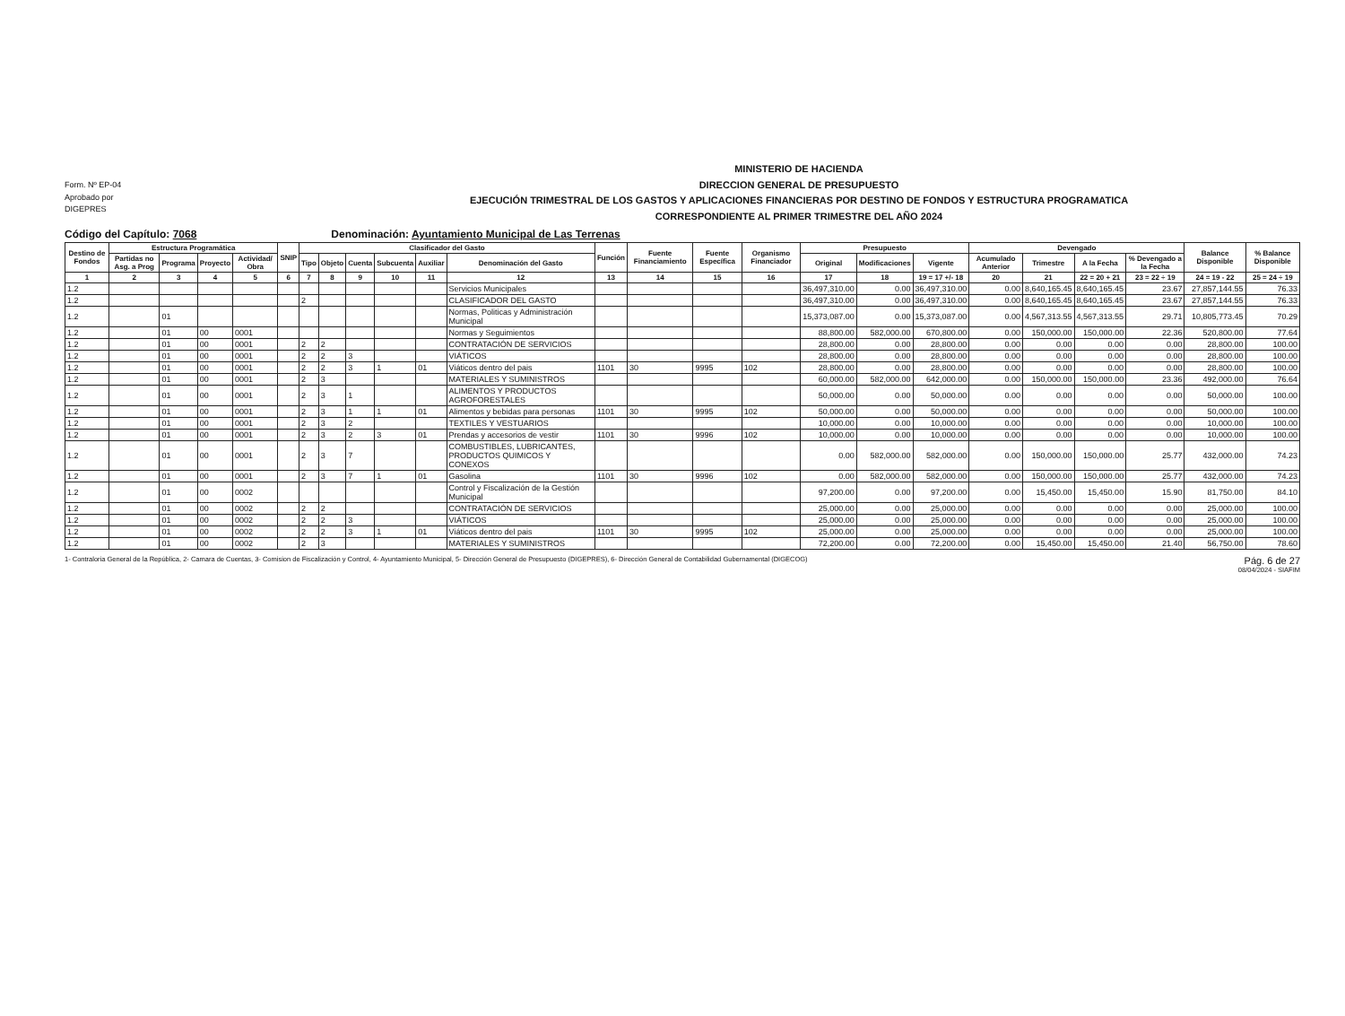Form. Nº EP-04
Aprobado por
DIGEPRES
MINISTERIO DE HACIENDA
DIRECCION GENERAL DE PRESUPUESTO
EJECUCIÓN TRIMESTRAL DE LOS GASTOS Y APLICACIONES FINANCIERAS POR DESTINO DE FONDOS Y ESTRUCTURA PROGRAMATICA
CORRESPONDIENTE AL PRIMER TRIMESTRE DEL AÑO 2024
Código del Capítulo: 7068 Denominación: Ayuntamiento Municipal de Las Terrenas
| Destino de Fondos | Estructura Programática | | | | SNIP | Clasificador del Gasto | | | | | | Función | Fuente Financiamiento | Fuente Específica | Organismo Financiador | Presupuesto | | | Devengado | | | | Balance Disponible | % Balance Disponible |
| --- | --- | --- | --- | --- | --- | --- | --- | --- | --- | --- | --- | --- | --- | --- | --- | --- | --- | --- | --- | --- | --- | --- | --- | --- |
| | Partidas no Asg. a Prog | Programa | Proyecto | Actividad/ Obra | | Tipo | Objeto | Cuenta | Subcuenta | Auxiliar | Denominación del Gasto | | | | | Original | Modificaciones | Vigente | Acumulado Anterior | Trimestre | A la Fecha | % Devengado a la Fecha | | |
| 1 | 2 | 3 | 4 | 5 | 6 | 7 | 8 | 9 | 10 | 11 | 12 | 13 | 14 | 15 | 16 | 17 | 18 | 19 = 17 +/- 18 | 20 | 21 | 22 = 20 + 21 | 23 = 22 ÷ 19 | 24 = 19 - 22 | 25 = 24 ÷ 19 |
| 1.2 | | | | | | | | | | | Servicios Municipales | | | | | 36,497,310.00 | 0.00 | 36,497,310.00 | 0.00 | 8,640,165.45 | 8,640,165.45 | 23.67 | 27,857,144.55 | 76.33 |
| 1.2 | | | | | | 2 | | | | | CLASIFICADOR DEL GASTO | | | | | 36,497,310.00 | 0.00 | 36,497,310.00 | 0.00 | 8,640,165.45 | 8,640,165.45 | 23.67 | 27,857,144.55 | 76.33 |
| 1.2 | | 01 | | | | | | | | | Normas, Politicas y Administración Municipal | | | | | 15,373,087.00 | 0.00 | 15,373,087.00 | 0.00 | 4,567,313.55 | 4,567,313.55 | 29.71 | 10,805,773.45 | 70.29 |
| 1.2 | | 01 | 00 | 0001 | | | | | | | Normas y Seguimientos | | | | | 88,800.00 | 582,000.00 | 670,800.00 | 0.00 | 150,000.00 | 150,000.00 | 22.36 | 520,800.00 | 77.64 |
| 1.2 | | 01 | 00 | 0001 | | 2 | 2 | | | | CONTRATACIÓN DE SERVICIOS | | | | | 28,800.00 | 0.00 | 28,800.00 | 0.00 | 0.00 | 0.00 | 0.00 | 28,800.00 | 100.00 |
| 1.2 | | 01 | 00 | 0001 | | 2 | 2 | 3 | | | VIÁTICOS | | | | | 28,800.00 | 0.00 | 28,800.00 | 0.00 | 0.00 | 0.00 | 0.00 | 28,800.00 | 100.00 |
| 1.2 | | 01 | 00 | 0001 | | 2 | 2 | 3 | 1 | 01 | Viáticos dentro del pais | 1101 | 30 | 9995 | 102 | 28,800.00 | 0.00 | 28,800.00 | 0.00 | 0.00 | 0.00 | 0.00 | 28,800.00 | 100.00 |
| 1.2 | | 01 | 00 | 0001 | | 2 | 3 | | | | MATERIALES Y SUMINISTROS | | | | | 60,000.00 | 582,000.00 | 642,000.00 | 0.00 | 150,000.00 | 150,000.00 | 23.36 | 492,000.00 | 76.64 |
| 1.2 | | 01 | 00 | 0001 | | 2 | 3 | 1 | | | ALIMENTOS Y PRODUCTOS AGROFORESTALES | | | | | 50,000.00 | 0.00 | 50,000.00 | 0.00 | 0.00 | 0.00 | 0.00 | 50,000.00 | 100.00 |
| 1.2 | | 01 | 00 | 0001 | | 2 | 3 | 1 | 1 | 01 | Alimentos y bebidas para personas | 1101 | 30 | 9995 | 102 | 50,000.00 | 0.00 | 50,000.00 | 0.00 | 0.00 | 0.00 | 0.00 | 50,000.00 | 100.00 |
| 1.2 | | 01 | 00 | 0001 | | 2 | 3 | 2 | | | TEXTILES Y VESTUARIOS | | | | | 10,000.00 | 0.00 | 10,000.00 | 0.00 | 0.00 | 0.00 | 0.00 | 10,000.00 | 100.00 |
| 1.2 | | 01 | 00 | 0001 | | 2 | 3 | 2 | 3 | 01 | Prendas y accesorios de vestir | 1101 | 30 | 9996 | 102 | 10,000.00 | 0.00 | 10,000.00 | 0.00 | 0.00 | 0.00 | 0.00 | 10,000.00 | 100.00 |
| 1.2 | | 01 | 00 | 0001 | | 2 | 3 | 7 | | | COMBUSTIBLES, LUBRICANTES, PRODUCTOS QUIMICOS Y CONEXOS | | | | | 0.00 | 582,000.00 | 582,000.00 | 0.00 | 150,000.00 | 150,000.00 | 25.77 | 432,000.00 | 74.23 |
| 1.2 | | 01 | 00 | 0001 | | 2 | 3 | 7 | 1 | 01 | Gasolina | 1101 | 30 | 9996 | 102 | 0.00 | 582,000.00 | 582,000.00 | 0.00 | 150,000.00 | 150,000.00 | 25.77 | 432,000.00 | 74.23 |
| 1.2 | | 01 | 00 | 0002 | | | | | | | Control y Fiscalización de la Gestión Municipal | | | | | 97,200.00 | 0.00 | 97,200.00 | 0.00 | 15,450.00 | 15,450.00 | 15.90 | 81,750.00 | 84.10 |
| 1.2 | | 01 | 00 | 0002 | | 2 | 2 | | | | CONTRATACIÓN DE SERVICIOS | | | | | 25,000.00 | 0.00 | 25,000.00 | 0.00 | 0.00 | 0.00 | 0.00 | 25,000.00 | 100.00 |
| 1.2 | | 01 | 00 | 0002 | | 2 | 2 | 3 | | | VIÁTICOS | | | | | 25,000.00 | 0.00 | 25,000.00 | 0.00 | 0.00 | 0.00 | 0.00 | 25,000.00 | 100.00 |
| 1.2 | | 01 | 00 | 0002 | | 2 | 2 | 3 | 1 | 01 | Viáticos dentro del pais | 1101 | 30 | 9995 | 102 | 25,000.00 | 0.00 | 25,000.00 | 0.00 | 0.00 | 0.00 | 0.00 | 25,000.00 | 100.00 |
| 1.2 | | 01 | 00 | 0002 | | 2 | 3 | | | | MATERIALES Y SUMINISTROS | | | | | 72,200.00 | 0.00 | 72,200.00 | 0.00 | 15,450.00 | 15,450.00 | 21.40 | 56,750.00 | 78.60 |
1- Contraloria General de la República, 2- Camara de Cuentas, 3- Comision de Fiscalización y Control, 4- Ayuntamiento Municipal, 5- Dirección General de Presupuesto (DIGEPRES), 6- Dirección General de Contabilidad Gubernamental (DIGECOG)
Pág. 6 de 27
08/04/2024 - SIAFIM